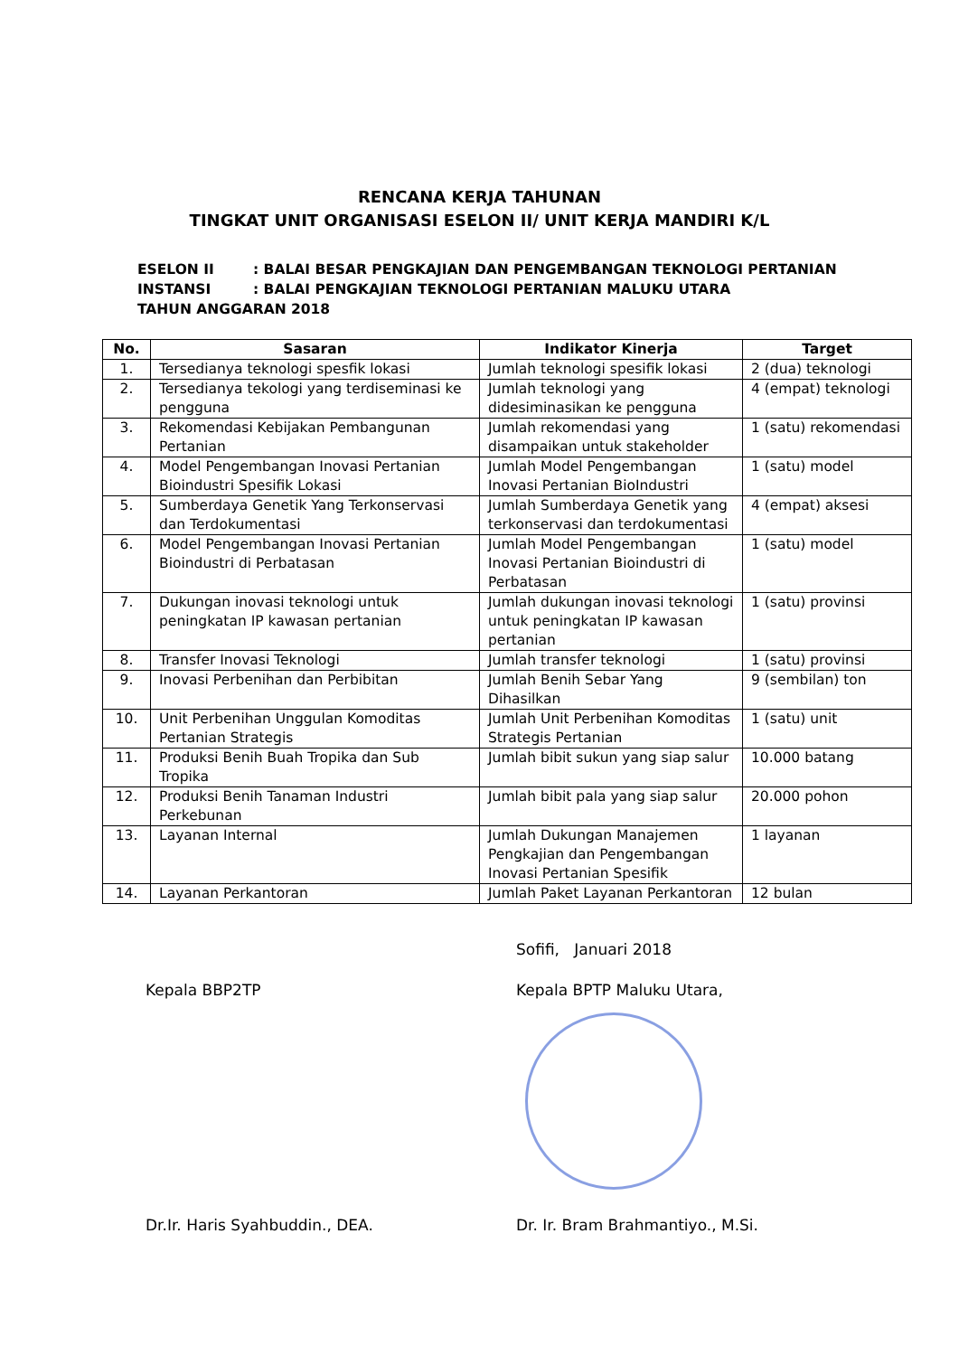RENCANA KERJA TAHUNAN
TINGKAT UNIT ORGANISASI ESELON II/ UNIT KERJA MANDIRI K/L
ESELON II: BALAI BESAR PENGKAJIAN DAN PENGEMBANGAN TEKNOLOGI PERTANIAN
INSTANSI: BALAI PENGKAJIAN TEKNOLOGI PERTANIAN MALUKU UTARA
TAHUN ANGGARAN 2018
| No. | Sasaran | Indikator Kinerja | Target |
| --- | --- | --- | --- |
| 1. | Tersedianya teknologi spesfik lokasi | Jumlah teknologi spesifik lokasi | 2 (dua) teknologi |
| 2. | Tersedianya tekologi yang terdiseminasi ke pengguna | Jumlah teknologi yang didesiminasikan ke pengguna | 4 (empat) teknologi |
| 3. | Rekomendasi Kebijakan Pembangunan Pertanian | Jumlah rekomendasi yang disampaikan untuk stakeholder | 1 (satu) rekomendasi |
| 4. | Model Pengembangan Inovasi Pertanian Bioindustri Spesifik Lokasi | Jumlah Model Pengembangan Inovasi Pertanian BioIndustri | 1 (satu) model |
| 5. | Sumberdaya Genetik Yang Terkonservasi dan Terdokumentasi | Jumlah Sumberdaya Genetik yang terkonservasi dan terdokumentasi | 4 (empat) aksesi |
| 6. | Model Pengembangan Inovasi Pertanian Bioindustri di Perbatasan | Jumlah Model Pengembangan Inovasi Pertanian Bioindustri di Perbatasan | 1 (satu) model |
| 7. | Dukungan inovasi teknologi untuk peningkatan IP kawasan pertanian | Jumlah dukungan inovasi teknologi untuk peningkatan IP kawasan pertanian | 1 (satu) provinsi |
| 8. | Transfer Inovasi Teknologi | Jumlah transfer teknologi | 1 (satu) provinsi |
| 9. | Inovasi Perbenihan dan Perbibitan | Jumlah Benih Sebar Yang Dihasilkan | 9 (sembilan) ton |
| 10. | Unit Perbenihan Unggulan Komoditas Pertanian Strategis | Jumlah Unit Perbenihan Komoditas Strategis Pertanian | 1 (satu) unit |
| 11. | Produksi Benih Buah Tropika dan Sub Tropika | Jumlah bibit sukun yang siap salur | 10.000 batang |
| 12. | Produksi Benih Tanaman Industri Perkebunan | Jumlah bibit pala yang siap salur | 20.000 pohon |
| 13. | Layanan Internal | Jumlah Dukungan Manajemen Pengkajian dan Pengembangan Inovasi Pertanian Spesifik | 1 layanan |
| 14. | Layanan Perkantoran | Jumlah Paket Layanan Perkantoran | 12 bulan |
Kepala BBP2TP
Dr.Ir. Haris Syahbuddin., DEA.
Sofifi, Januari 2018
Kepala BPTP Maluku Utara,
Dr. Ir. Bram Brahmantiyo., M.Si.